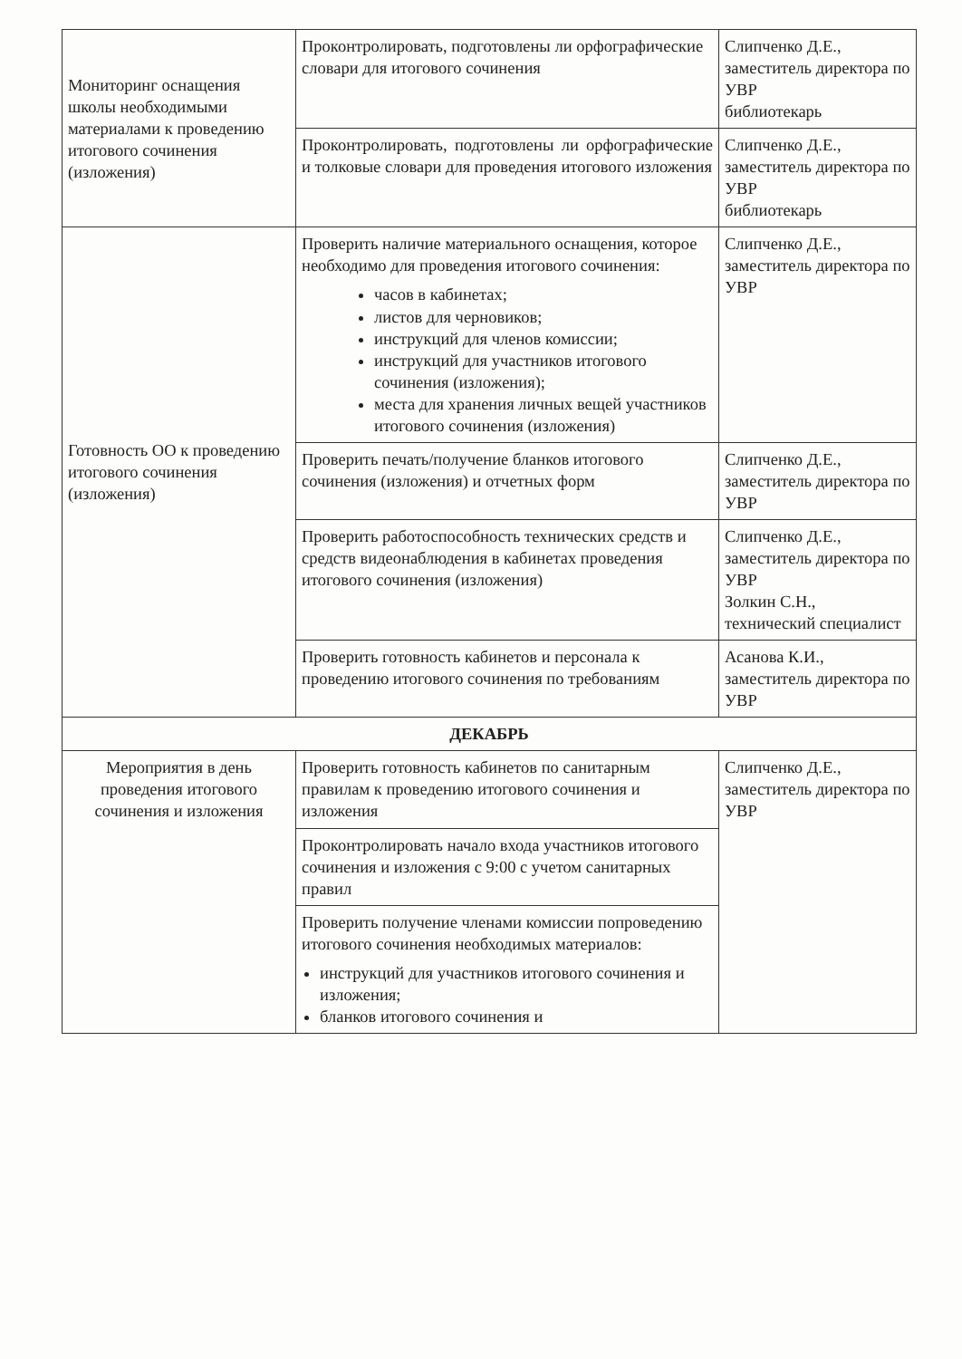| Мониторинг оснащения школы необходимыми материалами к проведению итогового сочинения (изложения) | Проконтролировать, подготовлены ли орфографические словари для итогового сочинения | Слипченко Д.Е., заместитель директора по УВР библиотекарь |
| | Проконтролировать, подготовлены ли орфографические и толковые словари для проведения итогового изложения | Слипченко Д.Е., заместитель директора по УВР библиотекарь |
| Готовность ОО к проведению итогового сочинения (изложения) | Проверить наличие материального оснащения, которое необходимо для проведения итогового сочинения: часов в кабинетах; листов для черновиков; инструкций для членов комиссии; инструкций для участников итогового сочинения (изложения); места для хранения личных вещей участников итогового сочинения (изложения) | Слипченко Д.Е., заместитель директора по УВР |
| | Проверить печать/получение бланков итогового сочинения (изложения) и отчетных форм | Слипченко Д.Е., заместитель директора по УВР |
| | Проверить работоспособность технических средств и средств видеонаблюдения в кабинетах проведения итогового сочинения (изложения) | Слипченко Д.Е., заместитель директора по УВР Золкин С.Н., технический специалист |
| | Проверить готовность кабинетов и персонала к проведению итогового сочинения по требованиям | Асанова К.И., заместитель директора по УВР |
| ДЕКАБРЬ | | |
| Мероприятия в день проведения итогового сочинения и изложения | Проверить готовность кабинетов по санитарным правилам к проведению итогового сочинения и изложения | Слипченко Д.Е., заместитель директора по УВР |
| | Проконтролировать начало входа участников итогового сочинения и изложения с 9:00 с учетом санитарных правил | |
| | Проверить получение членами комиссии попроведению итогового сочинения необходимых материалов: инструкций для участников итогового сочинения и изложения; бланков итогового сочинения и | |